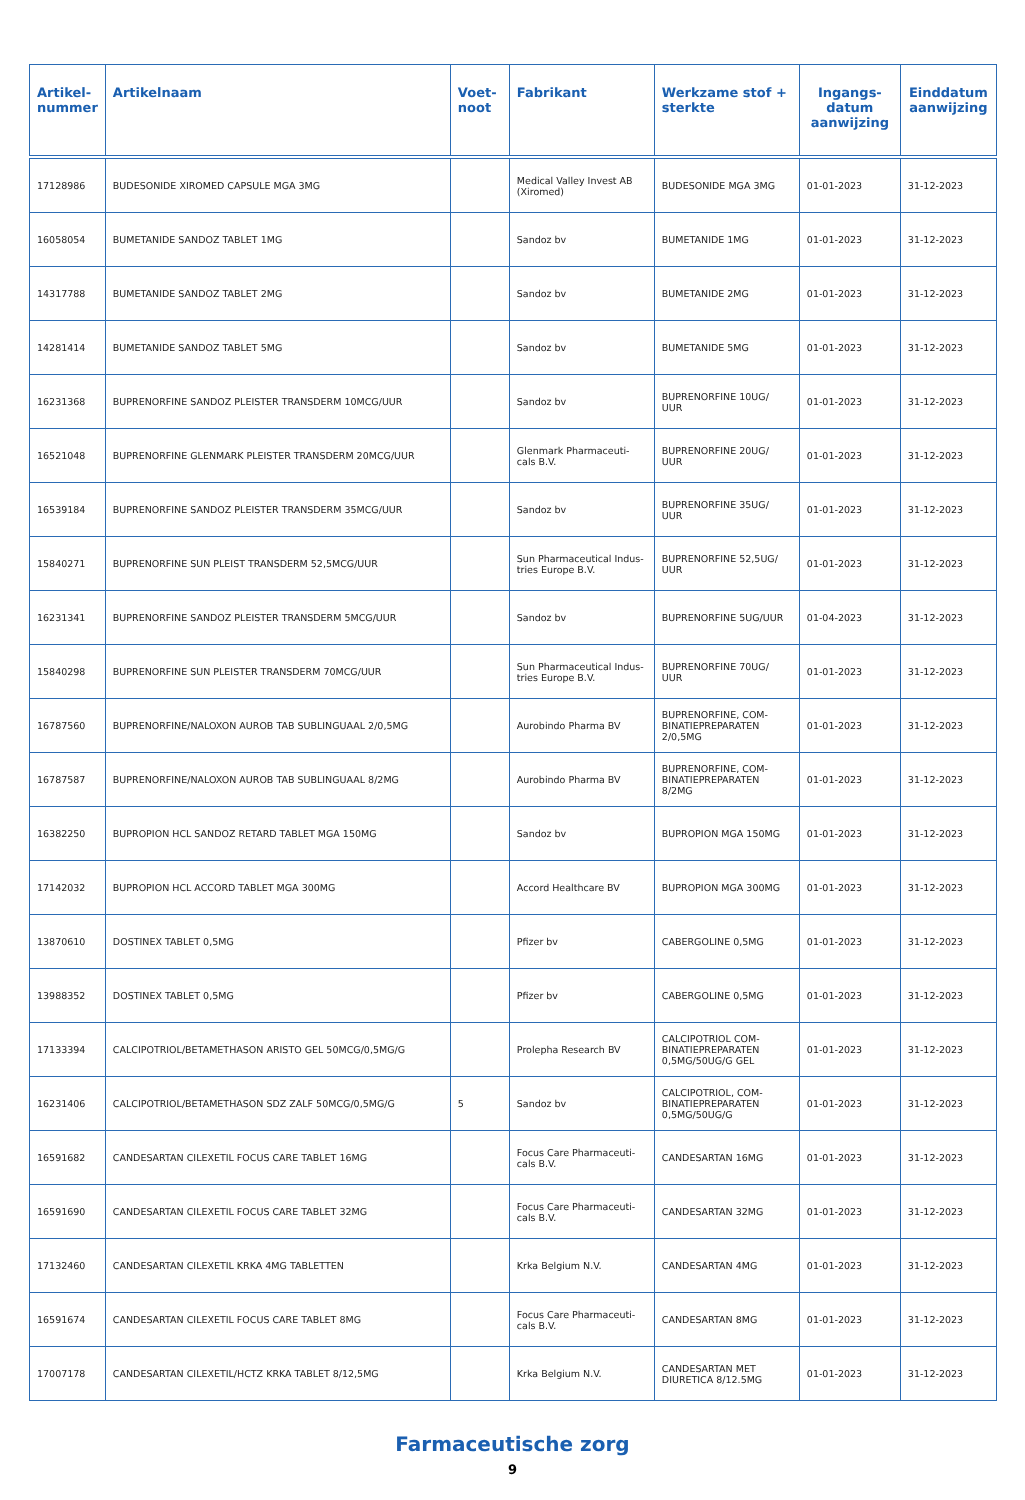| Artikel- nummer | Artikelnaam | Voet- noot | Fabrikant | Werkzame stof + sterkte | Ingangs- datum aanwijzing | Einddatum aanwijzing |
| --- | --- | --- | --- | --- | --- | --- |
| 17128986 | BUDESONIDE XIROMED CAPSULE MGA 3MG | | Medical Valley Invest AB (Xiromed) | BUDESONIDE MGA 3MG | 01-01-2023 | 31-12-2023 |
| 16058054 | BUMETANIDE SANDOZ TABLET 1MG | | Sandoz bv | BUMETANIDE 1MG | 01-01-2023 | 31-12-2023 |
| 14317788 | BUMETANIDE SANDOZ TABLET 2MG | | Sandoz bv | BUMETANIDE 2MG | 01-01-2023 | 31-12-2023 |
| 14281414 | BUMETANIDE SANDOZ TABLET 5MG | | Sandoz bv | BUMETANIDE 5MG | 01-01-2023 | 31-12-2023 |
| 16231368 | BUPRENORFINE SANDOZ PLEISTER TRANSDERM 10MCG/UUR | | Sandoz bv | BUPRENORFINE 10UG/ UUR | 01-01-2023 | 31-12-2023 |
| 16521048 | BUPRENORFINE GLENMARK PLEISTER TRANSDERM 20MCG/UUR | | Glenmark Pharmaceuti-cals B.V. | BUPRENORFINE 20UG/ UUR | 01-01-2023 | 31-12-2023 |
| 16539184 | BUPRENORFINE SANDOZ PLEISTER TRANSDERM 35MCG/UUR | | Sandoz bv | BUPRENORFINE 35UG/ UUR | 01-01-2023 | 31-12-2023 |
| 15840271 | BUPRENORFINE SUN PLEIST TRANSDERM 52,5MCG/UUR | | Sun Pharmaceutical Indus-tries Europe B.V. | BUPRENORFINE 52,5UG/ UUR | 01-01-2023 | 31-12-2023 |
| 16231341 | BUPRENORFINE SANDOZ PLEISTER TRANSDERM 5MCG/UUR | | Sandoz bv | BUPRENORFINE 5UG/UUR | 01-04-2023 | 31-12-2023 |
| 15840298 | BUPRENORFINE SUN PLEISTER TRANSDERM 70MCG/UUR | | Sun Pharmaceutical Indus-tries Europe B.V. | BUPRENORFINE 70UG/ UUR | 01-01-2023 | 31-12-2023 |
| 16787560 | BUPRENORFINE/NALOXON AUROB TAB SUBLINGUAAL 2/0,5MG | | Aurobindo Pharma BV | BUPRENORFINE, COM-BINATIEPREPARATEN 2/0,5MG | 01-01-2023 | 31-12-2023 |
| 16787587 | BUPRENORFINE/NALOXON AUROB TAB SUBLINGUAAL 8/2MG | | Aurobindo Pharma BV | BUPRENORFINE, COM-BINATIEPREPARATEN 8/2MG | 01-01-2023 | 31-12-2023 |
| 16382250 | BUPROPION HCL SANDOZ RETARD TABLET MGA 150MG | | Sandoz bv | BUPROPION MGA 150MG | 01-01-2023 | 31-12-2023 |
| 17142032 | BUPROPION HCL ACCORD TABLET MGA 300MG | | Accord Healthcare BV | BUPROPION MGA 300MG | 01-01-2023 | 31-12-2023 |
| 13870610 | DOSTINEX TABLET 0,5MG | | Pfizer bv | CABERGOLINE 0,5MG | 01-01-2023 | 31-12-2023 |
| 13988352 | DOSTINEX TABLET 0,5MG | | Pfizer bv | CABERGOLINE 0,5MG | 01-01-2023 | 31-12-2023 |
| 17133394 | CALCIPOTRIOL/BETAMETHASON ARISTO GEL 50MCG/0,5MG/G | | Prolepha Research BV | CALCIPOTRIOL COM-BINATIEPREPARATEN 0,5MG/50UG/G GEL | 01-01-2023 | 31-12-2023 |
| 16231406 | CALCIPOTRIOL/BETAMETHASON SDZ ZALF 50MCG/0,5MG/G | 5 | Sandoz bv | CALCIPOTRIOL, COM-BINATIEPREPARATEN 0,5MG/50UG/G | 01-01-2023 | 31-12-2023 |
| 16591682 | CANDESARTAN CILEXETIL FOCUS CARE TABLET 16MG | | Focus Care Pharmaceuti-cals B.V. | CANDESARTAN 16MG | 01-01-2023 | 31-12-2023 |
| 16591690 | CANDESARTAN CILEXETIL FOCUS CARE TABLET 32MG | | Focus Care Pharmaceuti-cals B.V. | CANDESARTAN 32MG | 01-01-2023 | 31-12-2023 |
| 17132460 | CANDESARTAN CILEXETIL KRKA 4MG TABLETTEN | | Krka Belgium N.V. | CANDESARTAN 4MG | 01-01-2023 | 31-12-2023 |
| 16591674 | CANDESARTAN CILEXETIL FOCUS CARE TABLET 8MG | | Focus Care Pharmaceuti-cals B.V. | CANDESARTAN 8MG | 01-01-2023 | 31-12-2023 |
| 17007178 | CANDESARTAN CILEXETIL/HCTZ KRKA TABLET 8/12,5MG | | Krka Belgium N.V. | CANDESARTAN MET DIURETICA 8/12.5MG | 01-01-2023 | 31-12-2023 |
Farmaceutische zorg
9